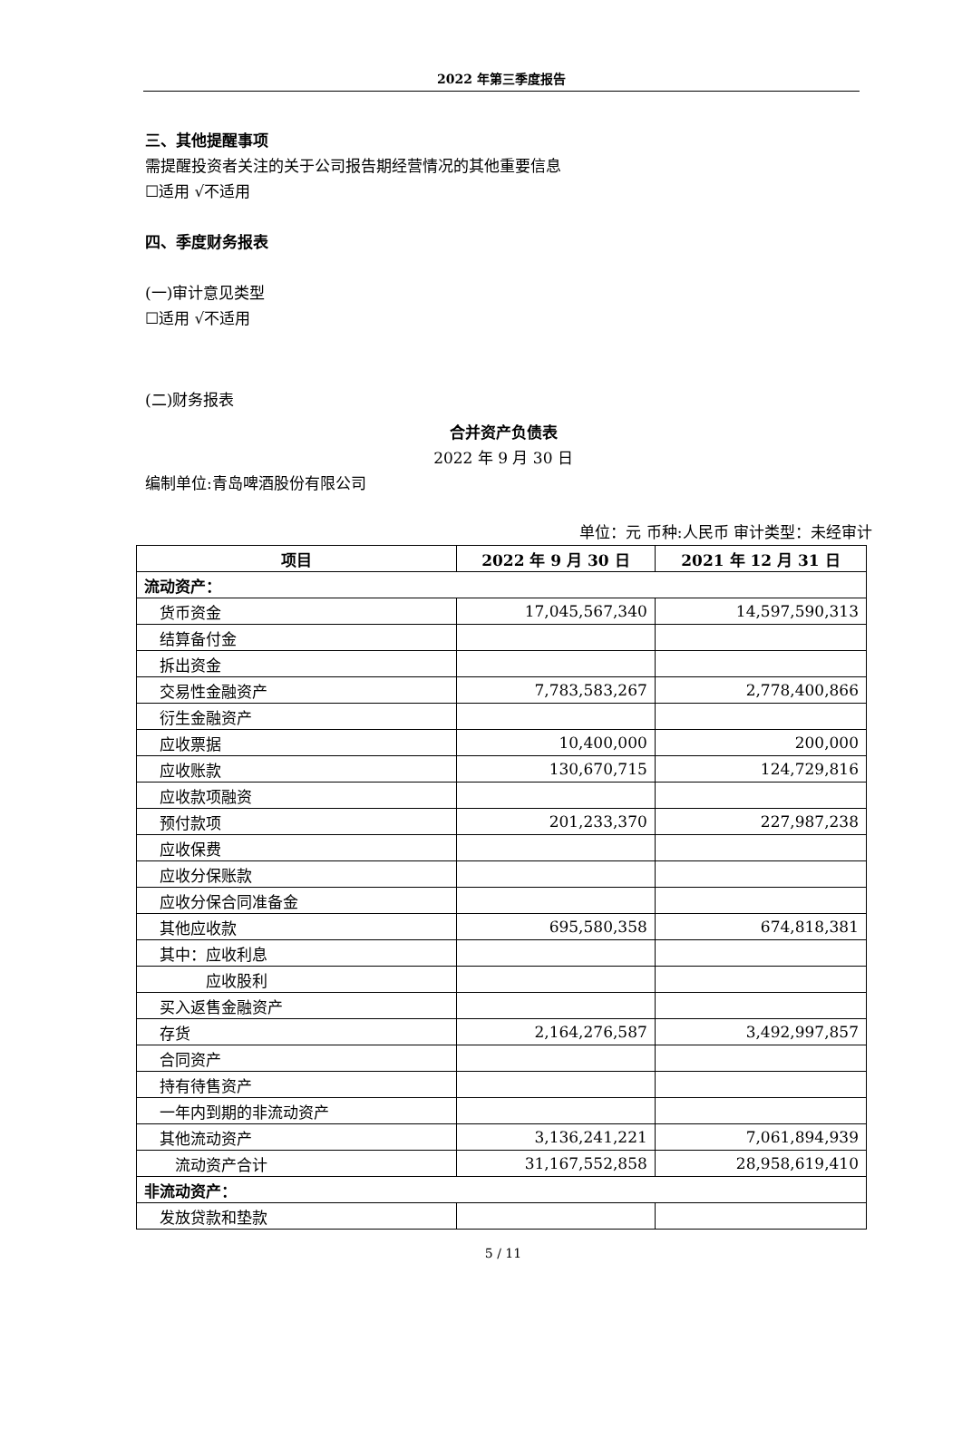2022 年第三季度报告
三、其他提醒事项
需提醒投资者关注的关于公司报告期经营情况的其他重要信息
☐适用 √不适用
四、季度财务报表
(一)审计意见类型
☐适用 √不适用
(二)财务报表
合并资产负债表
2022 年 9 月 30 日
编制单位:青岛啤酒股份有限公司
单位：元 币种:人民币 审计类型：未经审计
| 项目 | 2022 年 9 月 30 日 | 2021 年 12 月 31 日 |
| --- | --- | --- |
| 流动资产： | | |
| 货币资金 | 17,045,567,340 | 14,597,590,313 |
| 结算备付金 | | |
| 拆出资金 | | |
| 交易性金融资产 | 7,783,583,267 | 2,778,400,866 |
| 衍生金融资产 | | |
| 应收票据 | 10,400,000 | 200,000 |
| 应收账款 | 130,670,715 | 124,729,816 |
| 应收款项融资 | | |
| 预付款项 | 201,233,370 | 227,987,238 |
| 应收保费 | | |
| 应收分保账款 | | |
| 应收分保合同准备金 | | |
| 其他应收款 | 695,580,358 | 674,818,381 |
| 其中：应收利息 | | |
| 应收股利 | | |
| 买入返售金融资产 | | |
| 存货 | 2,164,276,587 | 3,492,997,857 |
| 合同资产 | | |
| 持有待售资产 | | |
| 一年内到期的非流动资产 | | |
| 其他流动资产 | 3,136,241,221 | 7,061,894,939 |
| 流动资产合计 | 31,167,552,858 | 28,958,619,410 |
| 非流动资产： | | |
| 发放贷款和垫款 | | |
5 / 11